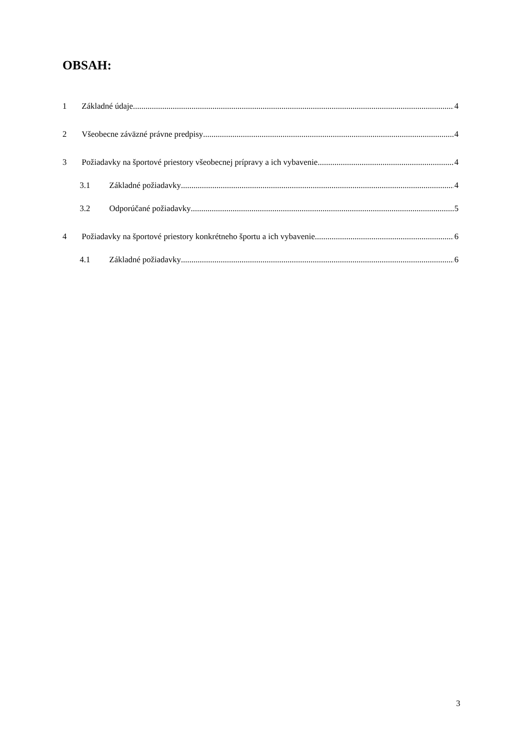OBSAH:
1 Základné údaje 4
2 Všeobecne záväzné právne predpisy 4
3 Požiadavky na športové priestory všeobecnej prípravy a ich vybavenie 4
3.1 Základné požiadavky 4
3.2 Odporúčané požiadavky 5
4 Požiadavky na športové priestory konkrétneho športu a ich vybavenie 6
4.1 Základné požiadavky 6
3